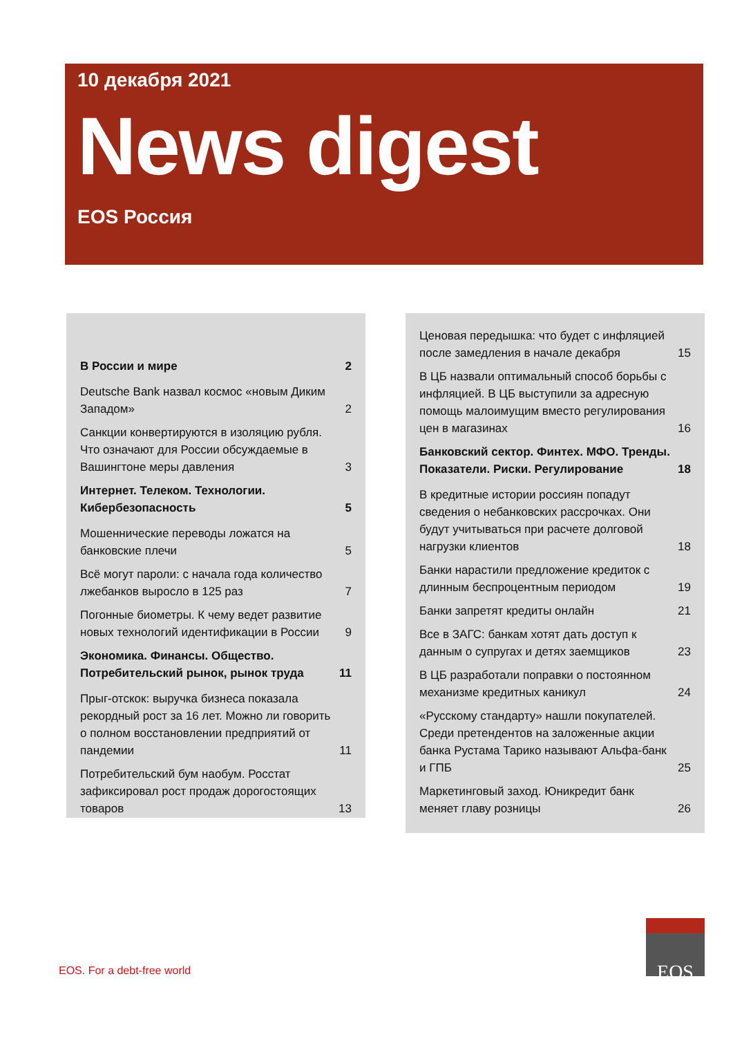10 декабря 2021
News digest
EOS Россия
В России и мире 2
Deutsche Bank назвал космос «новым Диким Западом» 2
Санкции конвертируются в изоляцию рубля. Что означают для России обсуждаемые в Вашингтоне меры давления 3
Интернет. Телеком. Технологии. Кибербезопасность 5
Мошеннические переводы ложатся на банковские плечи 5
Всё могут пароли: с начала года количество лжебанков выросло в 125 раз 7
Погонные биометры. К чему ведет развитие новых технологий идентификации в России 9
Экономика. Финансы. Общество. Потребительский рынок, рынок труда 11
Прыг-отскок: выручка бизнеса показала рекордный рост за 16 лет. Можно ли говорить о полном восстановлении предприятий от пандемии 11
Потребительский бум наобум. Росстат зафиксировал рост продаж дорогостоящих товаров 13
Ценовая передышка: что будет с инфляцией после замедления в начале декабря 15
В ЦБ назвали оптимальный способ борьбы с инфляцией. В ЦБ выступили за адресную помощь малоимущим вместо регулирования цен в магазинах 16
Банковский сектор. Финтех. МФО. Тренды. Показатели. Риски. Регулирование 18
В кредитные истории россиян попадут сведения о небанковских рассрочках. Они будут учитываться при расчете долговой нагрузки клиентов 18
Банки нарастили предложение кредиток с длинным беспроцентным периодом 19
Банки запретят кредиты онлайн 21
Все в ЗАГС: банкам хотят дать доступ к данным о супругах и детях заемщиков 23
В ЦБ разработали поправки о постоянном механизме кредитных каникул 24
«Русскому стандарту» нашли покупателей. Среди претендентов на заложенные акции банка Рустама Тарико называют Альфа-банк и ГПБ 25
Маркетинговый заход. Юникредит банк меняет главу розницы 26
EOS. For a debt-free world
EOS